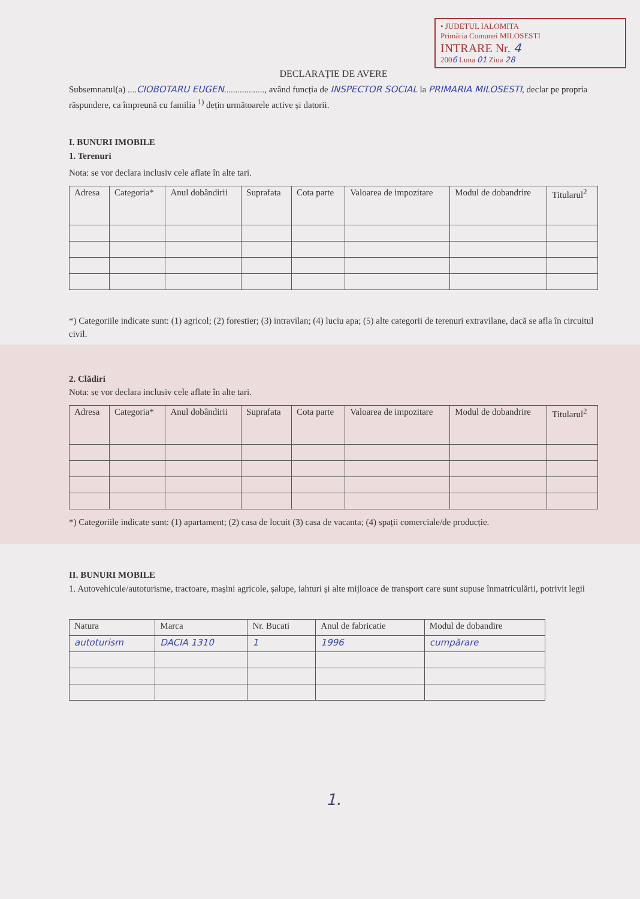• JUDETUL IALOMITA
Primăria Comunei MILOSESTI
INTRARE Nr. 4
2006 Luna 01 Ziua 28
DECLARAȚIE DE AVERE
Subsemnatul(a) ....CIOBOTARU EUGEN.................., având funcția de INSPECTOR SOCIAL la PRIMARIA MILOSESTI, declar pe propria răspundere, ca împreună cu familia <sup>1)</sup> dețin următoarele active și datorii.
I. BUNURI IMOBILE
1. Terenuri
Nota: se vor declara inclusiv cele aflate în alte tari.
| Adresa | Categoria* | Anul dobândirii | Suprafata | Cota parte | Valoarea de impozitare | Modul de dobandrire | Titularul<sup>2</sup> |
| --- | --- | --- | --- | --- | --- | --- | --- |
*) Categoriile indicate sunt: (1) agricol; (2) forestier; (3) intravilan; (4) luciu apa; (5) alte categorii de terenuri extravilane, dacă se afla în circuitul civil.
2. Clădiri
Nota: se vor declara inclusiv cele aflate în alte tari.
| Adresa | Categoria* | Anul dobândirii | Suprafata | Cota parte | Valoarea de impozitare | Modul de dobandrire | Titularul<sup>2</sup> |
| --- | --- | --- | --- | --- | --- | --- | --- |
*) Categoriile indicate sunt: (1) apartament; (2) casa de locuit (3) casa de vacanta; (4) spații comerciale/de producție.
II. BUNURI MOBILE
1. Autovehicule/autoturisme, tractoare, mașini agricole, șalupe, iahturi și alte mijloace de transport care sunt supuse înmatriculării, potrivit legii
| Natura | Marca | Nr. Bucati | Anul de fabricatie | Modul de dobandire |
| autoturism | DACIA 1310 | 1 | 1996 | cumpărare |
1.